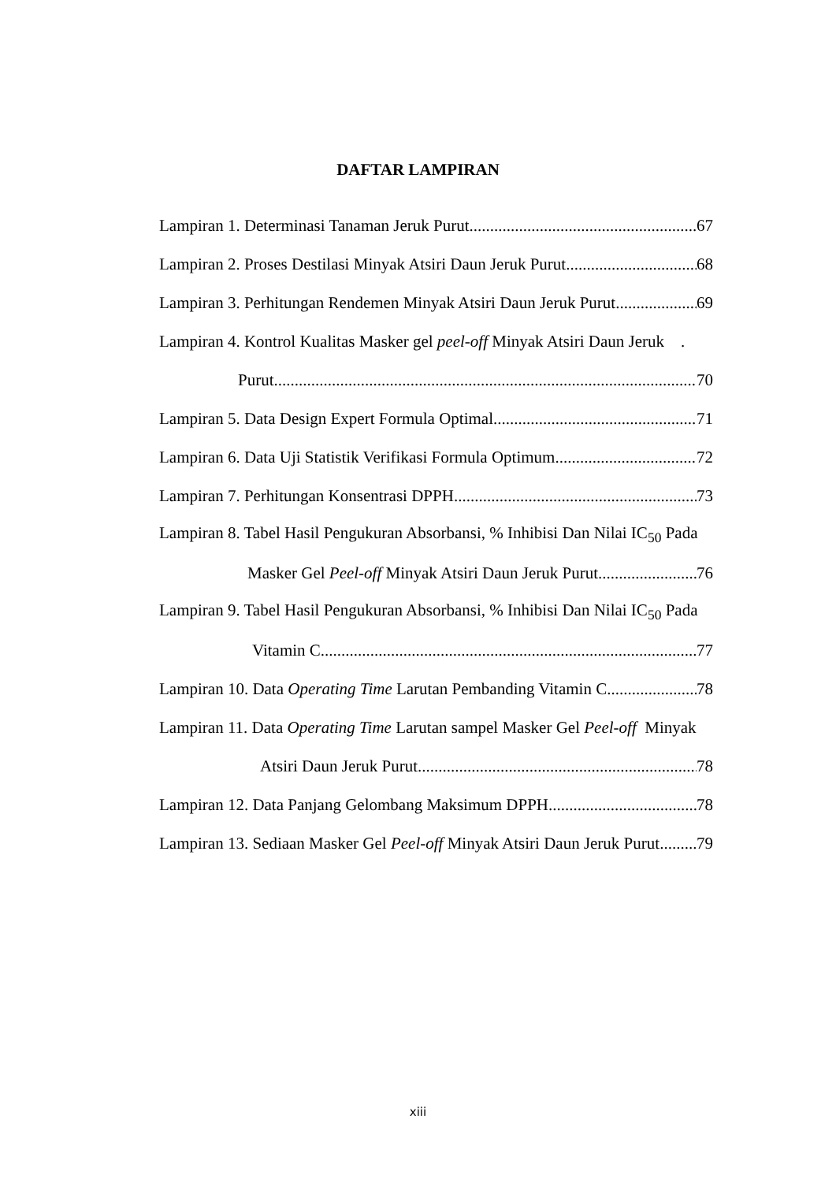DAFTAR LAMPIRAN
Lampiran 1. Determinasi Tanaman Jeruk Purut 67
Lampiran 2. Proses Destilasi Minyak Atsiri Daun Jeruk Purut 68
Lampiran 3. Perhitungan Rendemen Minyak Atsiri Daun Jeruk Purut 69
Lampiran 4. Kontrol Kualitas Masker gel peel-off Minyak Atsiri Daun Jeruk .
Purut 70
Lampiran 5. Data Design Expert Formula Optimal 71
Lampiran 6. Data Uji Statistik Verifikasi Formula Optimum 72
Lampiran 7. Perhitungan Konsentrasi DPPH 73
Lampiran 8. Tabel Hasil Pengukuran Absorbansi, % Inhibisi Dan Nilai IC<sub>50</sub> Pada
Masker Gel Peel-off Minyak Atsiri Daun Jeruk Purut 76
Lampiran 9. Tabel Hasil Pengukuran Absorbansi, % Inhibisi Dan Nilai IC<sub>50</sub> Pada
Vitamin C 77
Lampiran 10. Data Operating Time Larutan Pembanding Vitamin C 78
Lampiran 11. Data Operating Time Larutan sampel Masker Gel Peel-off Minyak
Atsiri Daun Jeruk Purut 78
Lampiran 12. Data Panjang Gelombang Maksimum DPPH 78
Lampiran 13. Sediaan Masker Gel Peel-off Minyak Atsiri Daun Jeruk Purut 79
xiii